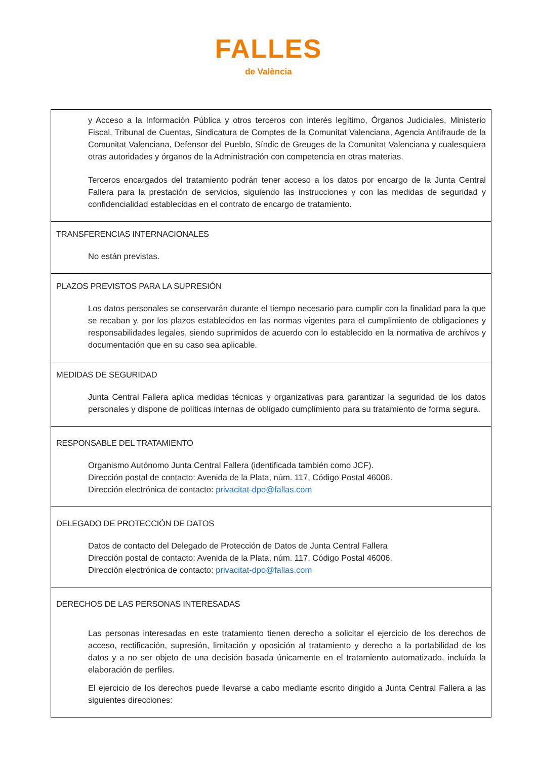FALLES
de València
| y Acceso a la Información Pública y otros terceros con interés legítimo, Órganos Judiciales, Ministerio Fiscal, Tribunal de Cuentas, Sindicatura de Comptes de la Comunitat Valenciana, Agencia Antifraude de la Comunitat Valenciana, Defensor del Pueblo, Síndic de Greuges de la Comunitat Valenciana y cualesquiera otras autoridades y órganos de la Administración con competencia en otras materias. Terceros encargados del tratamiento podrán tener acceso a los datos por encargo de la Junta Central Fallera para la prestación de servicios, siguiendo las instrucciones y con las medidas de seguridad y confidencialidad establecidas en el contrato de encargo de tratamiento. |
| TRANSFERENCIAS INTERNACIONALES No están previstas. |
| PLAZOS PREVISTOS PARA LA SUPRESIÓN Los datos personales se conservarán durante el tiempo necesario para cumplir con la finalidad para la que se recaban y, por los plazos establecidos en las normas vigentes para el cumplimiento de obligaciones y responsabilidades legales, siendo suprimidos de acuerdo con lo establecido en la normativa de archivos y documentación que en su caso sea aplicable. |
| MEDIDAS DE SEGURIDAD Junta Central Fallera aplica medidas técnicas y organizativas para garantizar la seguridad de los datos personales y dispone de políticas internas de obligado cumplimiento para su tratamiento de forma segura. |
| RESPONSABLE DEL TRATAMIENTO Organismo Autónomo Junta Central Fallera (identificada también como JCF). Dirección postal de contacto: Avenida de la Plata, núm. 117, Código Postal 46006. Dirección electrónica de contacto: privacitat-dpo@fallas.com |
| DELEGADO DE PROTECCIÓN DE DATOS Datos de contacto del Delegado de Protección de Datos de Junta Central Fallera Dirección postal de contacto: Avenida de la Plata, núm. 117, Código Postal 46006. Dirección electrónica de contacto: privacitat-dpo@fallas.com |
| DERECHOS DE LAS PERSONAS INTERESADAS Las personas interesadas en este tratamiento tienen derecho a solicitar el ejercicio de los derechos de acceso, rectificación, supresión, limitación y oposición al tratamiento y derecho a la portabilidad de los datos y a no ser objeto de una decisión basada únicamente en el tratamiento automatizado, incluida la elaboración de perfiles. El ejercicio de los derechos puede llevarse a cabo mediante escrito dirigido a Junta Central Fallera a las siguientes direcciones: |